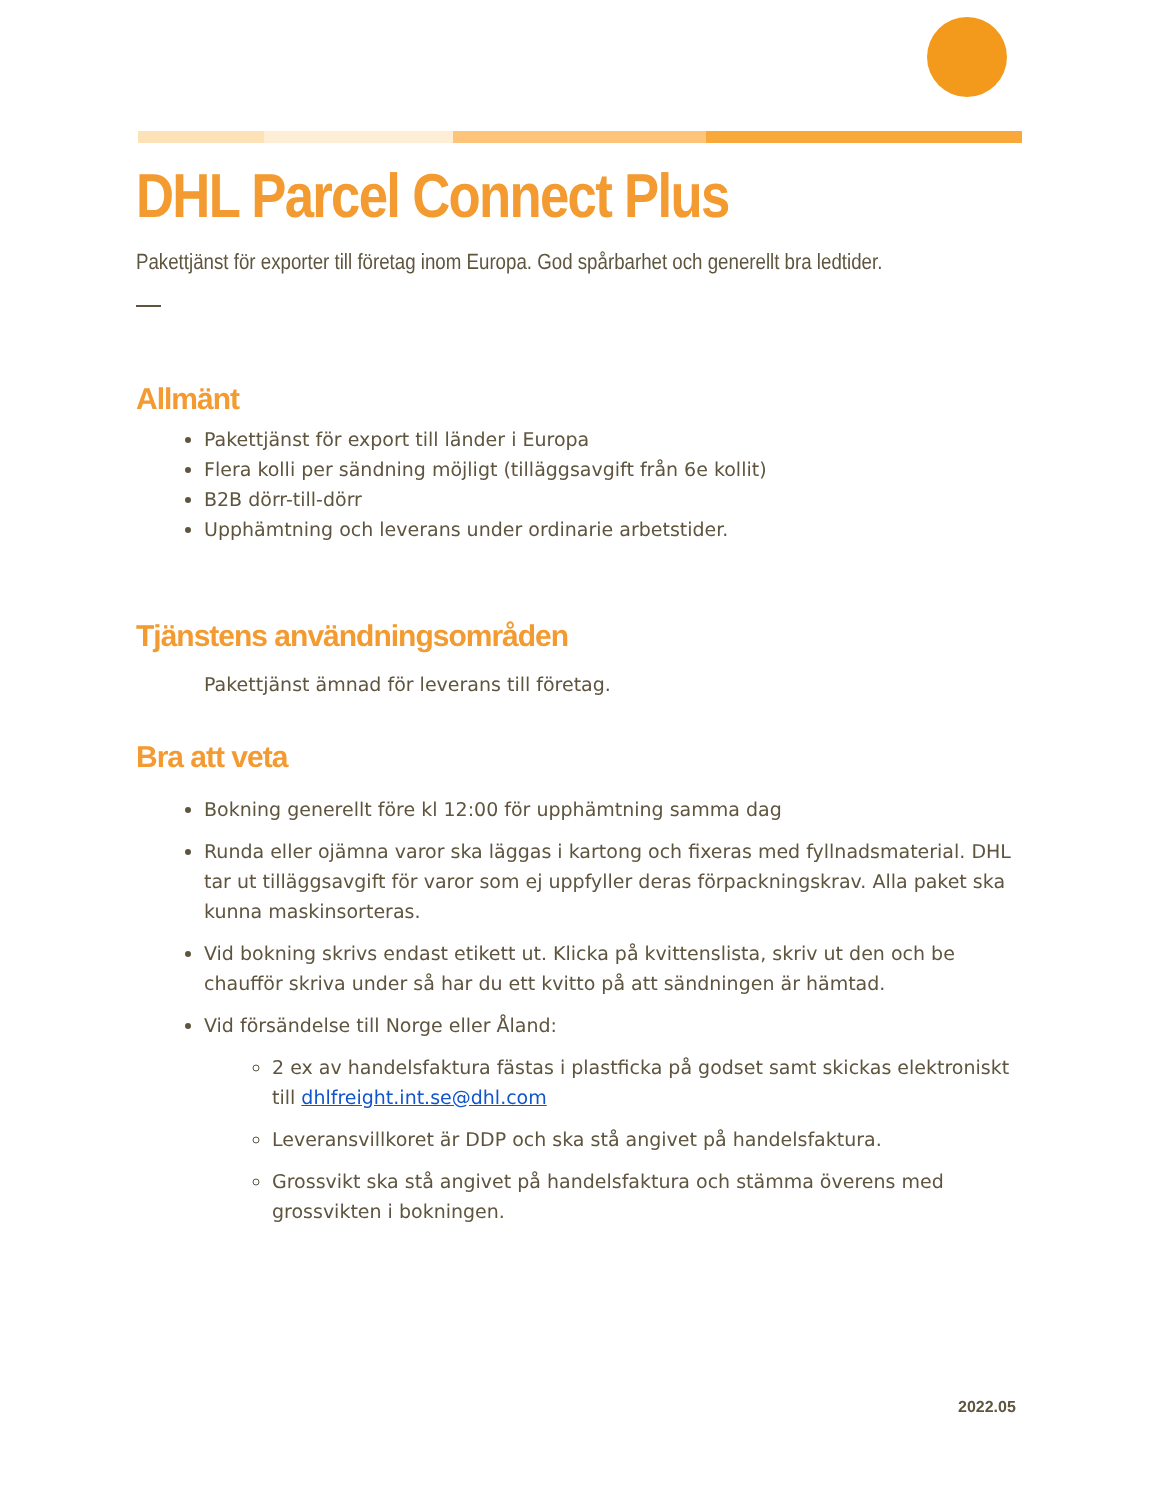DHL Parcel Connect Plus
Pakettjänst för exporter till företag inom Europa. God spårbarhet och generellt bra ledtider.
Allmänt
Pakettjänst för export till länder i Europa
Flera kolli per sändning möjligt (tilläggsavgift från 6e kollit)
B2B dörr-till-dörr
Upphämtning och leverans under ordinarie arbetstider.
Tjänstens användningsområden
Pakettjänst ämnad för leverans till företag.
Bra att veta
Bokning generellt före kl 12:00 för upphämtning samma dag
Runda eller ojämna varor ska läggas i kartong och fixeras med fyllnadsmaterial. DHL tar ut tilläggsavgift för varor som ej uppfyller deras förpackningskrav. Alla paket ska kunna maskinsorteras.
Vid bokning skrivs endast etikett ut. Klicka på kvittenslista, skriv ut den och be chaufför skriva under så har du ett kvitto på att sändningen är hämtad.
Vid försändelse till Norge eller Åland:
2 ex av handelsfaktura fästas i plastficka på godset samt skickas elektroniskt till dhlfreight.int.se@dhl.com
Leveransvillkoret är DDP och ska stå angivet på handelsfaktura.
Grossvikt ska stå angivet på handelsfaktura och stämma överens med grossvikten i bokningen.
2022.05